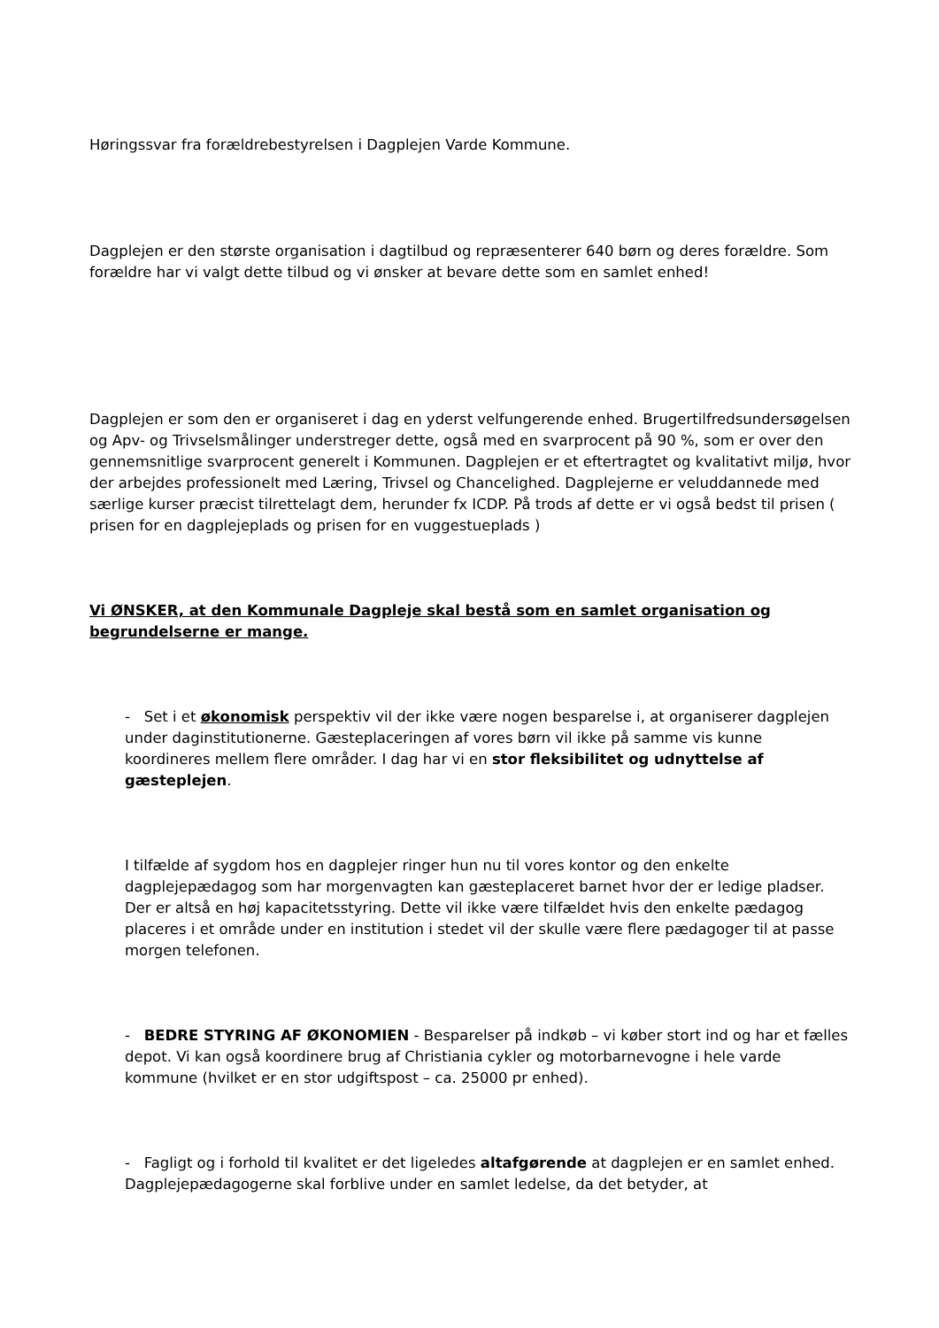Høringssvar fra forældrebestyrelsen i Dagplejen Varde Kommune.
Dagplejen er den største organisation i dagtilbud og repræsenterer 640 børn og deres forældre. Som forældre har vi valgt dette tilbud og vi ønsker at bevare dette som en samlet enhed!
Dagplejen er som den er organiseret i dag en yderst velfungerende enhed. Brugertilfredsundersøgelsen og Apv- og Trivselsmålinger understreger dette, også med en svarprocent på 90 %, som er over den gennemsnitlige svarprocent generelt i Kommunen. Dagplejen er et eftertragtet og kvalitativt miljø, hvor der arbejdes professionelt med Læring, Trivsel og Chancelighed. Dagplejerne er veluddannede med særlige kurser præcist tilrettelagt dem, herunder fx ICDP. På trods af dette er vi også bedst til prisen ( prisen for en dagplejeplads og prisen for en vuggestueplads )
Vi ØNSKER, at den Kommunale Dagpleje skal bestå som en samlet organisation og begrundelserne er mange.
- Set i et økonomisk perspektiv vil der ikke være nogen besparelse i, at organiserer dagplejen under daginstitutionerne. Gæsteplaceringen af vores børn vil ikke på samme vis kunne koordineres mellem flere områder. I dag har vi en stor fleksibilitet og udnyttelse af gæsteplejen.
I tilfælde af sygdom hos en dagplejer ringer hun nu til vores kontor og den enkelte dagplejepædagog som har morgenvagten kan gæsteplaceret barnet hvor der er ledige pladser. Der er altså en høj kapacitetsstyring. Dette vil ikke være tilfældet hvis den enkelte pædagog placeres i et område under en institution i stedet vil der skulle være flere pædagoger til at passe morgen telefonen.
- BEDRE STYRING AF ØKONOMIEN - Besparelser på indkøb – vi køber stort ind og har et fælles depot. Vi kan også koordinere brug af Christiania cykler og motorbarnevogne i hele varde kommune (hvilket er en stor udgiftspost – ca. 25000 pr enhed).
- Fagligt og i forhold til kvalitet er det ligeledes altafgørende at dagplejen er en samlet enhed. Dagplejepædagogerne skal forblive under en samlet ledelse, da det betyder, at